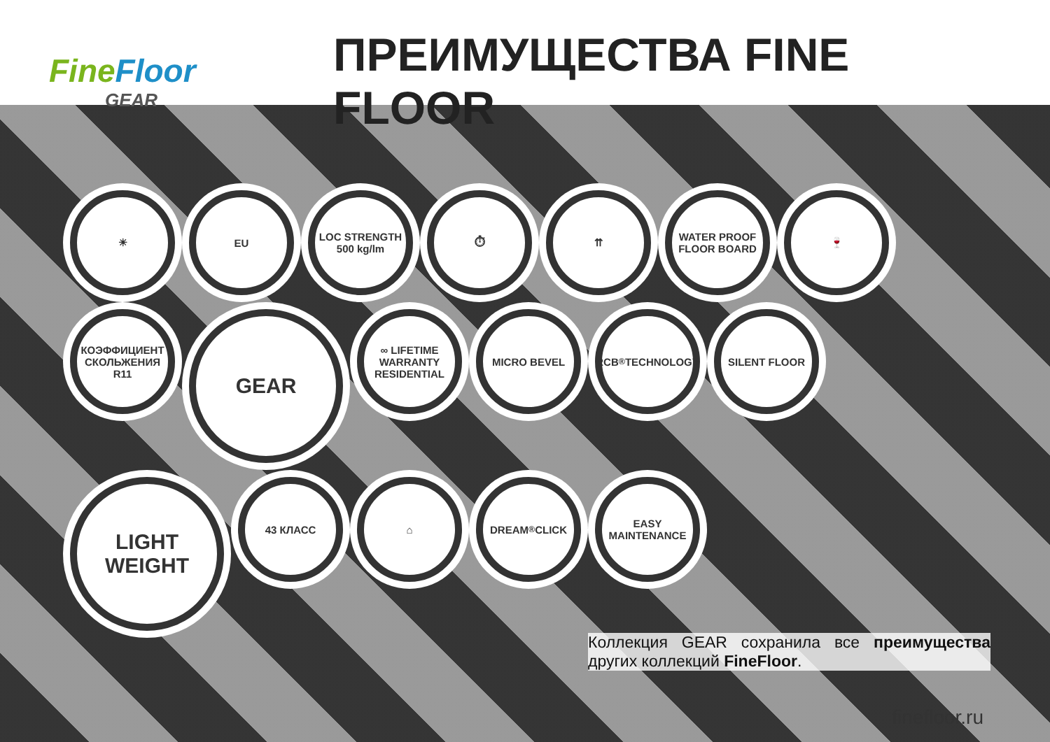FineFloor
GEAR
ПРЕИМУЩЕСТВА FINE FLOOR
☀
EU
LOC STRENGTH 500 kg/lm
⏱
⇈
WATER PROOF FLOOR BOARD
🍷
КОЭФФИЦИЕНТ СКОЛЬЖЕНИЯ R11
GEAR
∞ LIFETIME WARRANTY RESIDENTIAL
MICRO BEVEL
RCB<sup>®</sup> TECHNOLOGY
SILENT FLOOR
LIGHT WEIGHT
43 КЛАСС
⌂
DREAM<sup>®</sup> CLICK
EASY MAINTENANCE
Коллекция GEAR сохранила все преимущества других коллекций FineFloor.
finefloor.ru